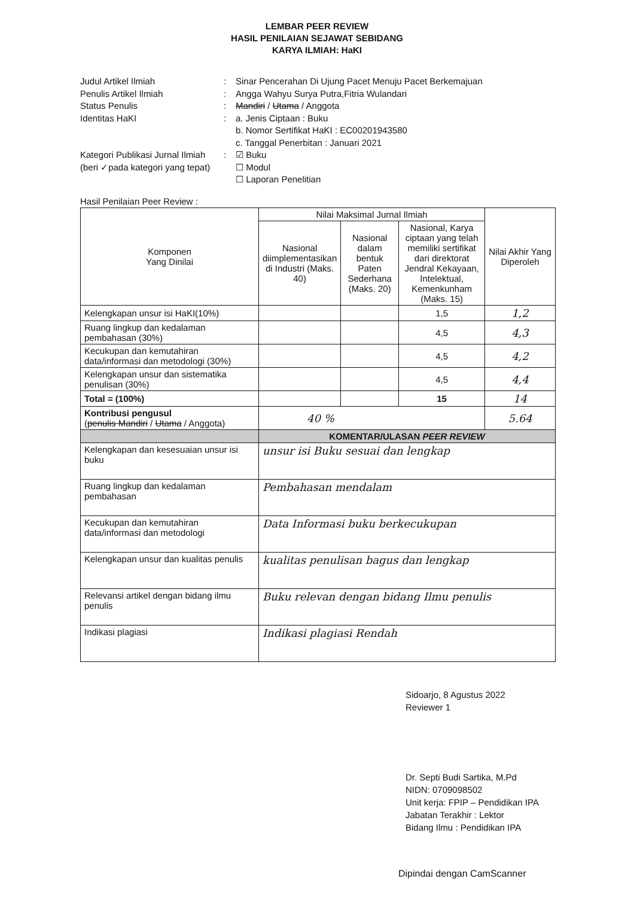LEMBAR PEER REVIEW
HASIL PENILAIAN SEJAWAT SEBIDANG
KARYA ILMIAH: HaKI
Judul Artikel Ilmiah: Sinar Pencerahan Di Ujung Pacet Menuju Pacet Berkemajuan
Penulis Artikel Ilmiah: Angga Wahyu Surya Putra,Fitria Wulandari
Status Penulis: Mandiri / Utama / Anggota
Identitas HaKI: a. Jenis Ciptaan : Buku
b. Nomor Sertifikat HaKI : EC00201943580
c. Tanggal Penerbitan : Januari 2021
Kategori Publikasi Jurnal Ilmiah
(beri ✓pada kategori yang tepat): ☑ Buku
☐ Modul
☐ Laporan Penelitian
Hasil Penilaian Peer Review :
| Komponen Yang Dinilai | Nilai Maksimal Jurnal Ilmiah | | | Nilai Akhir Yang Diperoleh |
| --- | --- | --- | --- | --- |
| | Nasional diimplementasikan di Industri (Maks. 40) | Nasional dalam bentuk Paten Sederhana (Maks. 20) | Nasional, Karya ciptaan yang telah memiliki sertifikat dari direktorat Jendral Kekayaan, Intelektual, Kemenkunham (Maks. 15) | |
| Kelengkapan unsur isi HaKI(10%) | | | 1,5 | 1,2 |
| Ruang lingkup dan kedalaman pembahasan (30%) | | | 4,5 | 4,3 |
| Kecukupan dan kemutahiran data/informasi dan metodologi (30%) | | | 4,5 | 4,2 |
| Kelengkapan unsur dan sistematika penulisan (30%) | | | 4,5 | 4,4 |
| Total = (100%) | | | 15 | 14 |
| Kontribusi pengusul ( penulis Mandiri / Utama / Anggota) | 40 % | | | 5.64 |
| | KOMENTAR/ULASAN PEER REVIEW | | | |
| Kelengkapan dan kesesuaian unsur isi buku | unsur isi Buku sesuai dan lengkap | | | |
| Ruang lingkup dan kedalaman pembahasan | Pembahasan mendalam | | | |
| Kecukupan dan kemutahiran data/informasi dan metodologi | Data Informasi buku berkecukupan | | | |
| Kelengkapan unsur dan kualitas penulis | kualitas penulisan bagus dan lengkap | | | |
| Relevansi artikel dengan bidang ilmu penulis | Buku relevan dengan bidang Ilmu penulis | | | |
| Indikasi plagiasi | Indikasi plagiasi Rendah | | | |
Sidoarjo, 8 Agustus 2022
Reviewer 1
Dr. Septi Budi Sartika, M.Pd
NIDN: 0709098502
Unit kerja: FPIP – Pendidikan IPA
Jabatan Terakhir : Lektor
Bidang Ilmu : Pendidikan IPA
Dipindai dengan CamScanner